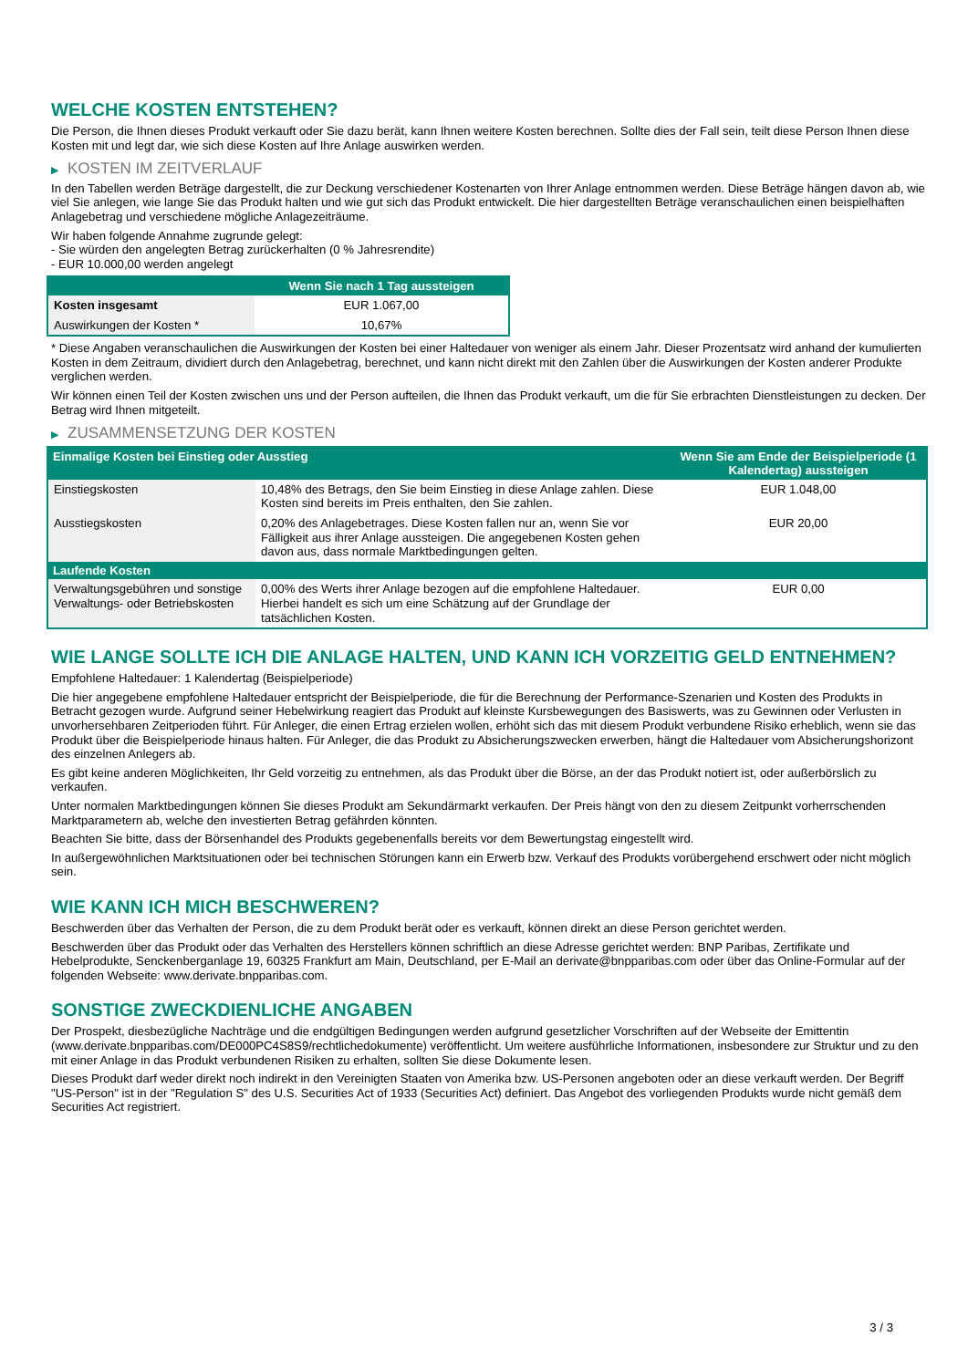WELCHE KOSTEN ENTSTEHEN?
Die Person, die Ihnen dieses Produkt verkauft oder Sie dazu berät, kann Ihnen weitere Kosten berechnen. Sollte dies der Fall sein, teilt diese Person Ihnen diese Kosten mit und legt dar, wie sich diese Kosten auf Ihre Anlage auswirken werden.
▶ KOSTEN IM ZEITVERLAUF
In den Tabellen werden Beträge dargestellt, die zur Deckung verschiedener Kostenarten von Ihrer Anlage entnommen werden. Diese Beträge hängen davon ab, wie viel Sie anlegen, wie lange Sie das Produkt halten und wie gut sich das Produkt entwickelt. Die hier dargestellten Beträge veranschaulichen einen beispielhaften Anlagebetrag und verschiedene mögliche Anlagezeiträume.
Wir haben folgende Annahme zugrunde gelegt:
- Sie würden den angelegten Betrag zurückerhalten (0 % Jahresrendite)
- EUR 10.000,00 werden angelegt
| | Wenn Sie nach 1 Tag aussteigen |
| --- | --- |
| Kosten insgesamt | EUR 1.067,00 |
| Auswirkungen der Kosten * | 10,67% |
* Diese Angaben veranschaulichen die Auswirkungen der Kosten bei einer Haltedauer von weniger als einem Jahr. Dieser Prozentsatz wird anhand der kumulierten Kosten in dem Zeitraum, dividiert durch den Anlagebetrag, berechnet, und kann nicht direkt mit den Zahlen über die Auswirkungen der Kosten anderer Produkte verglichen werden.
Wir können einen Teil der Kosten zwischen uns und der Person aufteilen, die Ihnen das Produkt verkauft, um die für Sie erbrachten Dienstleistungen zu decken. Der Betrag wird Ihnen mitgeteilt.
▶ ZUSAMMENSETZUNG DER KOSTEN
| Einmalige Kosten bei Einstieg oder Ausstieg | | Wenn Sie am Ende der Beispielperiode (1 Kalendertag) aussteigen |
| --- | --- | --- |
| Einstiegskosten | 10,48% des Betrags, den Sie beim Einstieg in diese Anlage zahlen. Diese Kosten sind bereits im Preis enthalten, den Sie zahlen. | EUR 1.048,00 |
| Ausstiegskosten | 0,20% des Anlagebetrages. Diese Kosten fallen nur an, wenn Sie vor Fälligkeit aus ihrer Anlage aussteigen. Die angegebenen Kosten gehen davon aus, dass normale Marktbedingungen gelten. | EUR 20,00 |
| Laufende Kosten | | |
| Verwaltungsgebühren und sonstige Verwaltungs- oder Betriebskosten | 0,00% des Werts ihrer Anlage bezogen auf die empfohlene Haltedauer. Hierbei handelt es sich um eine Schätzung auf der Grundlage der tatsächlichen Kosten. | EUR 0,00 |
WIE LANGE SOLLTE ICH DIE ANLAGE HALTEN, UND KANN ICH VORZEITIG GELD ENTNEHMEN?
Empfohlene Haltedauer: 1 Kalendertag (Beispielperiode)
Die hier angegebene empfohlene Haltedauer entspricht der Beispielperiode, die für die Berechnung der Performance-Szenarien und Kosten des Produkts in Betracht gezogen wurde. Aufgrund seiner Hebelwirkung reagiert das Produkt auf kleinste Kursbewegungen des Basiswerts, was zu Gewinnen oder Verlusten in unvorhersehbaren Zeitperioden führt. Für Anleger, die einen Ertrag erzielen wollen, erhöht sich das mit diesem Produkt verbundene Risiko erheblich, wenn sie das Produkt über die Beispielperiode hinaus halten. Für Anleger, die das Produkt zu Absicherungszwecken erwerben, hängt die Haltedauer vom Absicherungshorizont des einzelnen Anlegers ab.
Es gibt keine anderen Möglichkeiten, Ihr Geld vorzeitig zu entnehmen, als das Produkt über die Börse, an der das Produkt notiert ist, oder außerbörslich zu verkaufen.
Unter normalen Marktbedingungen können Sie dieses Produkt am Sekundärmarkt verkaufen. Der Preis hängt von den zu diesem Zeitpunkt vorherrschenden Marktparametern ab, welche den investierten Betrag gefährden könnten.
Beachten Sie bitte, dass der Börsenhandel des Produkts gegebenenfalls bereits vor dem Bewertungstag eingestellt wird.
In außergewöhnlichen Marktsituationen oder bei technischen Störungen kann ein Erwerb bzw. Verkauf des Produkts vorübergehend erschwert oder nicht möglich sein.
WIE KANN ICH MICH BESCHWEREN?
Beschwerden über das Verhalten der Person, die zu dem Produkt berät oder es verkauft, können direkt an diese Person gerichtet werden.
Beschwerden über das Produkt oder das Verhalten des Herstellers können schriftlich an diese Adresse gerichtet werden: BNP Paribas, Zertifikate und Hebelprodukte, Senckenberganlage 19, 60325 Frankfurt am Main, Deutschland, per E-Mail an derivate@bnpparibas.com oder über das Online-Formular auf der folgenden Webseite: www.derivate.bnpparibas.com.
SONSTIGE ZWECKDIENLICHE ANGABEN
Der Prospekt, diesbezügliche Nachträge und die endgültigen Bedingungen werden aufgrund gesetzlicher Vorschriften auf der Webseite der Emittentin (www.derivate.bnpparibas.com/DE000PC4S8S9/rechtlichedokumente) veröffentlicht. Um weitere ausführliche Informationen, insbesondere zur Struktur und zu den mit einer Anlage in das Produkt verbundenen Risiken zu erhalten, sollten Sie diese Dokumente lesen.
Dieses Produkt darf weder direkt noch indirekt in den Vereinigten Staaten von Amerika bzw. US-Personen angeboten oder an diese verkauft werden. Der Begriff "US-Person" ist in der "Regulation S" des U.S. Securities Act of 1933 (Securities Act) definiert. Das Angebot des vorliegenden Produkts wurde nicht gemäß dem Securities Act registriert.
3 / 3